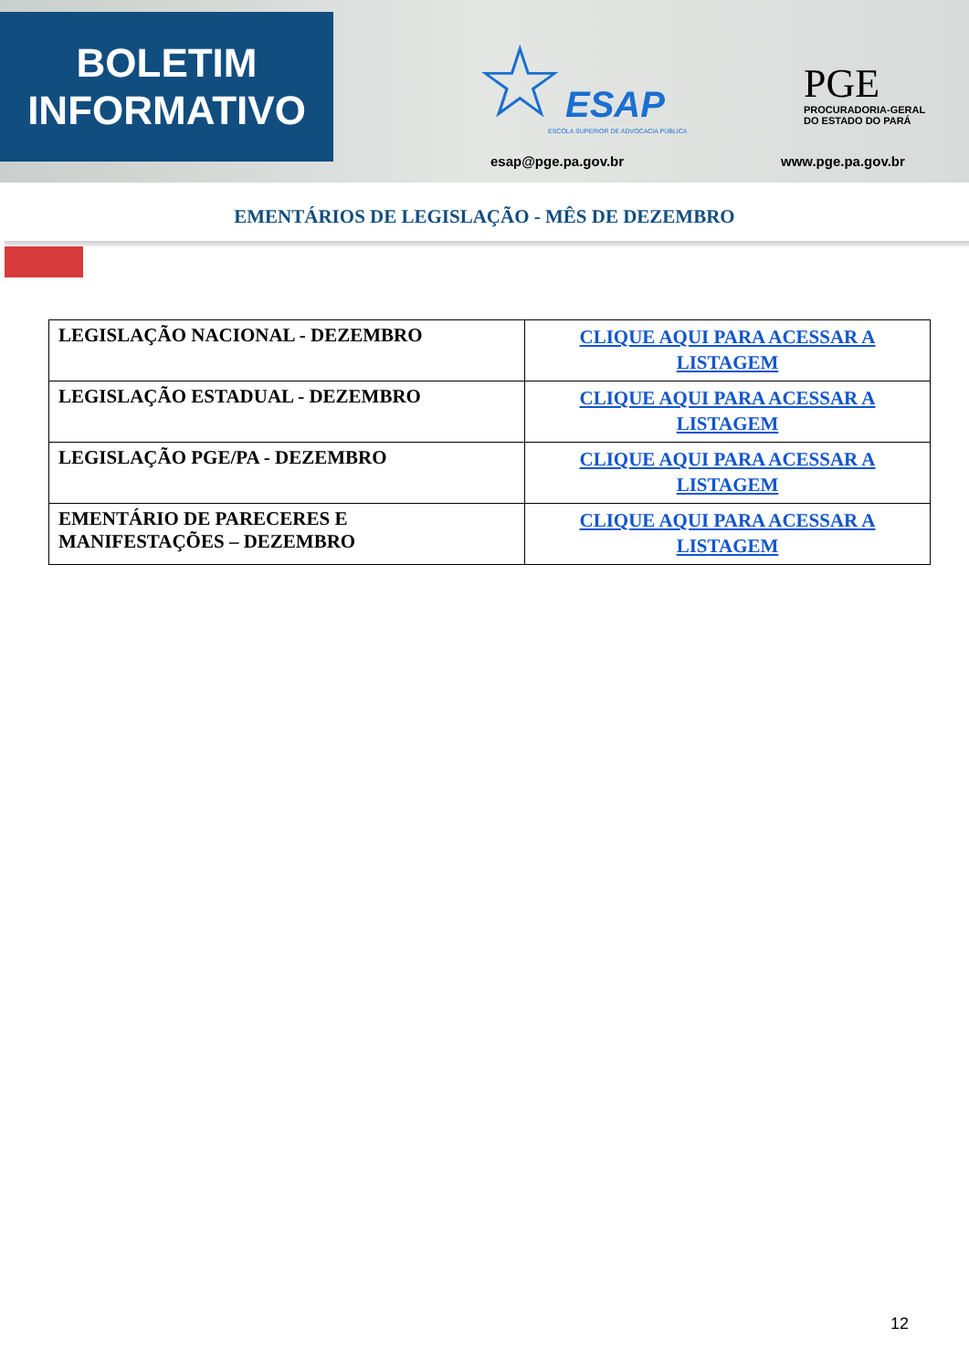BOLETIM
INFORMATIVO
☆ESAP
ESCOLA SUPERIOR DE ADVOCACIA PÚBLICA
esap@pge.pa.gov.br
PGE
PROCURADORIA-GERAL
DO ESTADO DO PARÁ
www.pge.pa.gov.br
EMENTÁRIOS DE LEGISLAÇÃO - MÊS DE DEZEMBRO
| LEGISLAÇÃO NACIONAL - DEZEMBRO | CLIQUE AQUI PARA ACESSAR A LISTAGEM |
| LEGISLAÇÃO ESTADUAL - DEZEMBRO | CLIQUE AQUI PARA ACESSAR A LISTAGEM |
| LEGISLAÇÃO PGE/PA - DEZEMBRO | CLIQUE AQUI PARA ACESSAR A LISTAGEM |
| EMENTÁRIO DE PARECERES E MANIFESTAÇÕES – DEZEMBRO | CLIQUE AQUI PARA ACESSAR A LISTAGEM |
12